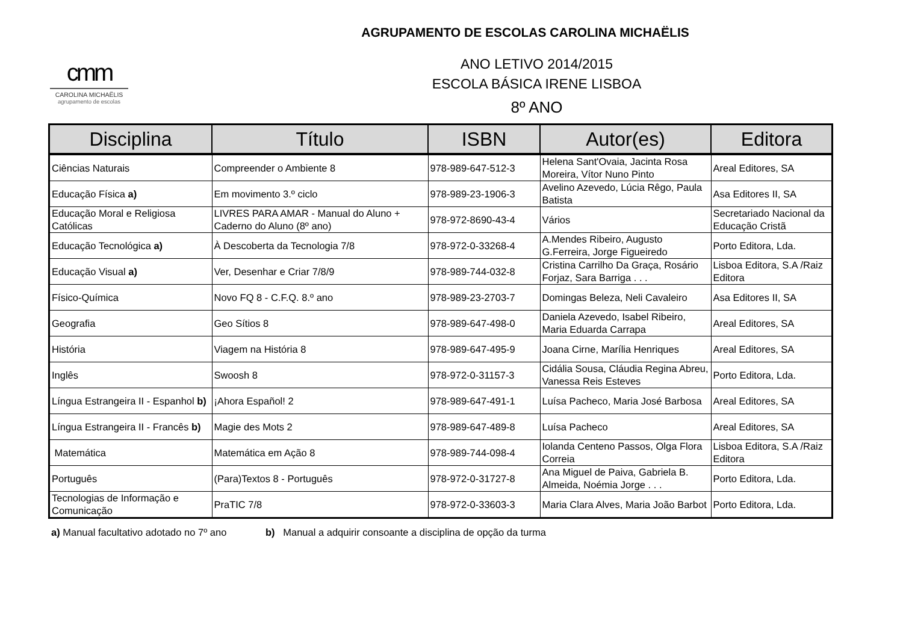AGRUPAMENTO DE ESCOLAS CAROLINA MICHAËLIS
cmm
CAROLINA MICHAËLIS
agrupamento de escolas
ANO LETIVO 2014/2015
ESCOLA BÁSICA IRENE LISBOA
8º ANO
| Disciplina | Título | ISBN | Autor(es) | Editora |
| --- | --- | --- | --- | --- |
| Ciências Naturais | Compreender o Ambiente 8 | 978-989-647-512-3 | Helena Sant'Ovaia, Jacinta Rosa Moreira, Vítor Nuno Pinto | Areal Editores, SA |
| Educação Física a) | Em movimento 3.º ciclo | 978-989-23-1906-3 | Avelino Azevedo, Lúcia Rêgo, Paula Batista | Asa Editores II, SA |
| Educação Moral e Religiosa Católicas | LIVRES PARA AMAR - Manual do Aluno + Caderno do Aluno (8º ano) | 978-972-8690-43-4 | Vários | Secretariado Nacional da Educação Cristã |
| Educação Tecnológica a) | À Descoberta da Tecnologia 7/8 | 978-972-0-33268-4 | A.Mendes Ribeiro, Augusto G.Ferreira, Jorge Figueiredo | Porto Editora, Lda. |
| Educação Visual a) | Ver, Desenhar e Criar 7/8/9 | 978-989-744-032-8 | Cristina Carrilho Da Graça, Rosário Forjaz, Sara Barriga . . . | Lisboa Editora, S.A /Raiz Editora |
| Físico-Química | Novo FQ 8 - C.F.Q. 8.º ano | 978-989-23-2703-7 | Domingas Beleza, Neli Cavaleiro | Asa Editores II, SA |
| Geografia | Geo Sítios 8 | 978-989-647-498-0 | Daniela Azevedo, Isabel Ribeiro, Maria Eduarda Carrapa | Areal Editores, SA |
| História | Viagem na História 8 | 978-989-647-495-9 | Joana Cirne, Marília Henriques | Areal Editores, SA |
| Inglês | Swoosh 8 | 978-972-0-31157-3 | Cidália Sousa, Cláudia Regina Abreu, Vanessa Reis Esteves | Porto Editora, Lda. |
| Língua Estrangeira II - Espanhol b) | ¡Ahora Español! 2 | 978-989-647-491-1 | Luísa Pacheco, Maria José Barbosa | Areal Editores, SA |
| Língua Estrangeira II - Francês b) | Magie des Mots 2 | 978-989-647-489-8 | Luísa Pacheco | Areal Editores, SA |
| Matemática | Matemática em Ação 8 | 978-989-744-098-4 | Iolanda Centeno Passos, Olga Flora Correia | Lisboa Editora, S.A /Raiz Editora |
| Português | (Para)Textos 8 - Português | 978-972-0-31727-8 | Ana Miguel de Paiva, Gabriela B. Almeida, Noémia Jorge . . . | Porto Editora, Lda. |
| Tecnologias de Informação e Comunicação | PraTIC 7/8 | 978-972-0-33603-3 | Maria Clara Alves, Maria João Barbot | Porto Editora, Lda. |
a) Manual facultativo adotado no 7º ano b) Manual a adquirir consoante a disciplina de opção da turma